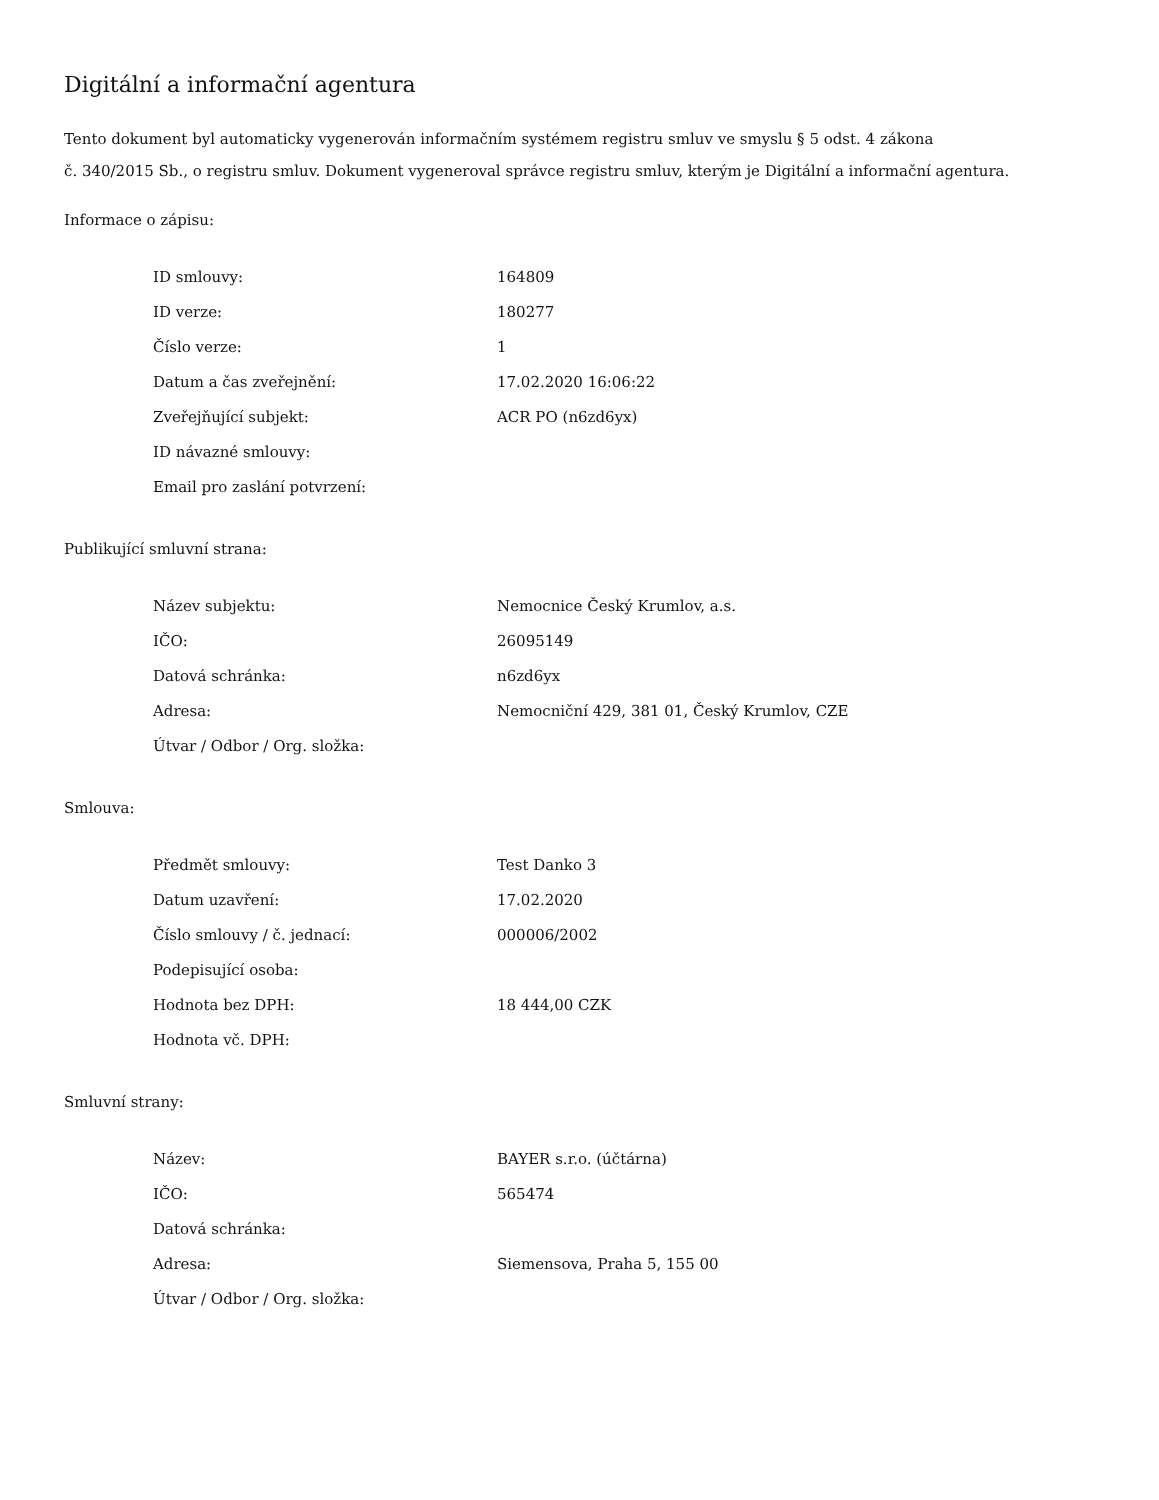Digitální a informační agentura
Tento dokument byl automaticky vygenerován informačním systémem registru smluv ve smyslu § 5 odst. 4 zákona
č. 340/2015 Sb., o registru smluv. Dokument vygeneroval správce registru smluv, kterým je Digitální a informační agentura.
Informace o zápisu:
| ID smlouvy: | 164809 |
| ID verze: | 180277 |
| Číslo verze: | 1 |
| Datum a čas zveřejnění: | 17.02.2020 16:06:22 |
| Zveřejňující subjekt: | ACR PO (n6zd6yx) |
| ID návazné smlouvy: | |
| Email pro zaslání potvrzení: | |
Publikující smluvní strana:
| Název subjektu: | Nemocnice Český Krumlov, a.s. |
| IČO: | 26095149 |
| Datová schránka: | n6zd6yx |
| Adresa: | Nemocniční 429, 381 01, Český Krumlov, CZE |
| Útvar / Odbor / Org. složka: | |
Smlouva:
| Předmět smlouvy: | Test Danko 3 |
| Datum uzavření: | 17.02.2020 |
| Číslo smlouvy / č. jednací: | 000006/2002 |
| Podepisující osoba: | |
| Hodnota bez DPH: | 18 444,00 CZK |
| Hodnota vč. DPH: | |
Smluvní strany:
| Název: | BAYER s.r.o. (účtárna) |
| IČO: | 565474 |
| Datová schránka: | |
| Adresa: | Siemensova, Praha 5, 155 00 |
| Útvar / Odbor / Org. složka: | |